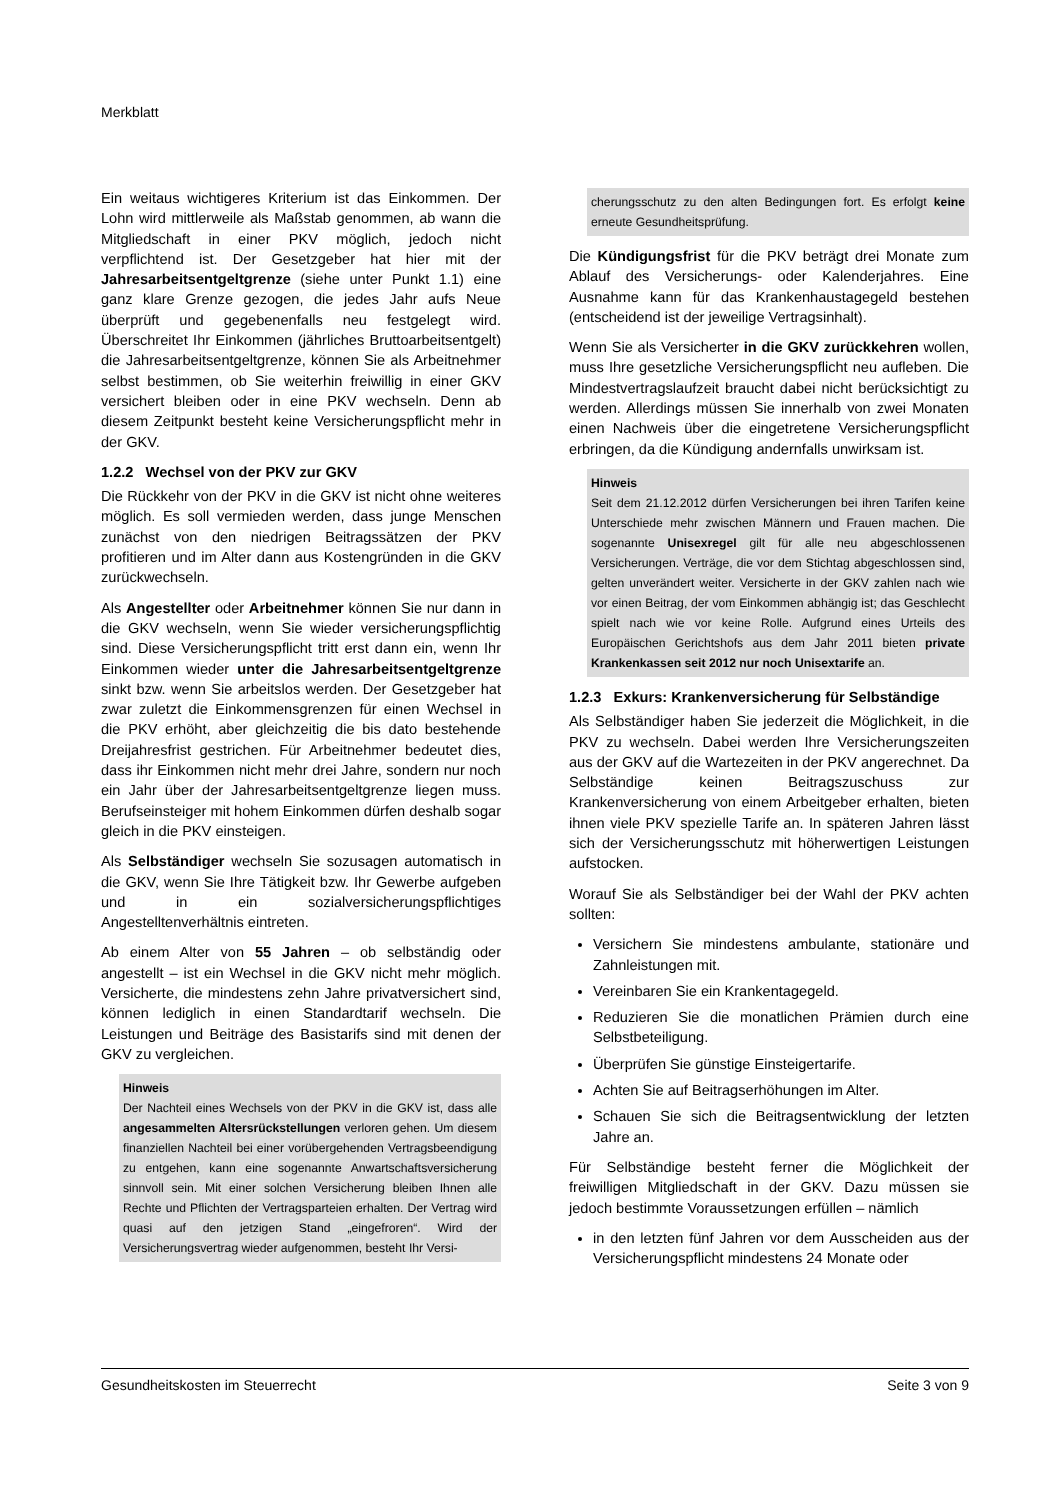Merkblatt
Ein weitaus wichtigeres Kriterium ist das Einkommen. Der Lohn wird mittlerweile als Maßstab genommen, ab wann die Mitgliedschaft in einer PKV möglich, jedoch nicht verpflichtend ist. Der Gesetzgeber hat hier mit der Jahresarbeitsentgeltgrenze (siehe unter Punkt 1.1) eine ganz klare Grenze gezogen, die jedes Jahr aufs Neue überprüft und gegebenenfalls neu festgelegt wird. Überschreitet Ihr Einkommen (jährliches Bruttoarbeitsentgelt) die Jahresarbeitsentgeltgrenze, können Sie als Arbeitnehmer selbst bestimmen, ob Sie weiterhin freiwillig in einer GKV versichert bleiben oder in eine PKV wechseln. Denn ab diesem Zeitpunkt besteht keine Versicherungspflicht mehr in der GKV.
1.2.2 Wechsel von der PKV zur GKV
Die Rückkehr von der PKV in die GKV ist nicht ohne weiteres möglich. Es soll vermieden werden, dass junge Menschen zunächst von den niedrigen Beitragssätzen der PKV profitieren und im Alter dann aus Kostengründen in die GKV zurückwechseln.
Als Angestellter oder Arbeitnehmer können Sie nur dann in die GKV wechseln, wenn Sie wieder versicherungspflichtig sind. Diese Versicherungspflicht tritt erst dann ein, wenn Ihr Einkommen wieder unter die Jahresarbeitsentgeltgrenze sinkt bzw. wenn Sie arbeitslos werden. Der Gesetzgeber hat zwar zuletzt die Einkommensgrenzen für einen Wechsel in die PKV erhöht, aber gleichzeitig die bis dato bestehende Dreijahresfrist gestrichen. Für Arbeitnehmer bedeutet dies, dass ihr Einkommen nicht mehr drei Jahre, sondern nur noch ein Jahr über der Jahresarbeitsentgeltgrenze liegen muss. Berufseinsteiger mit hohem Einkommen dürfen deshalb sogar gleich in die PKV einsteigen.
Als Selbständiger wechseln Sie sozusagen automatisch in die GKV, wenn Sie Ihre Tätigkeit bzw. Ihr Gewerbe aufgeben und in ein sozialversicherungspflichtiges Angestelltenverhältnis eintreten.
Ab einem Alter von 55 Jahren – ob selbständig oder angestellt – ist ein Wechsel in die GKV nicht mehr möglich. Versicherte, die mindestens zehn Jahre privatversichert sind, können lediglich in einen Standardtarif wechseln. Die Leistungen und Beiträge des Basistarifs sind mit denen der GKV zu vergleichen.
Hinweis
Der Nachteil eines Wechsels von der PKV in die GKV ist, dass alle angesammelten Altersrückstellungen verloren gehen. Um diesem finanziellen Nachteil bei einer vorübergehenden Vertragsbeendigung zu entgehen, kann eine sogenannte Anwartschaftsversicherung sinnvoll sein. Mit einer solchen Versicherung bleiben Ihnen alle Rechte und Pflichten der Vertragsparteien erhalten. Der Vertrag wird quasi auf den jetzigen Stand „eingefroren“. Wird der Versicherungsvertrag wieder aufgenommen, besteht Ihr Versi-
cherungsschutz zu den alten Bedingungen fort. Es erfolgt keine erneute Gesundheitsprüfung.
Die Kündigungsfrist für die PKV beträgt drei Monate zum Ablauf des Versicherungs- oder Kalenderjahres. Eine Ausnahme kann für das Krankenhaustagegeld bestehen (entscheidend ist der jeweilige Vertragsinhalt).
Wenn Sie als Versicherter in die GKV zurückkehren wollen, muss Ihre gesetzliche Versicherungspflicht neu aufleben. Die Mindestvertragslaufzeit braucht dabei nicht berücksichtigt zu werden. Allerdings müssen Sie innerhalb von zwei Monaten einen Nachweis über die eingetretene Versicherungspflicht erbringen, da die Kündigung andernfalls unwirksam ist.
Hinweis
Seit dem 21.12.2012 dürfen Versicherungen bei ihren Tarifen keine Unterschiede mehr zwischen Männern und Frauen machen. Die sogenannte Unisexregel gilt für alle neu abgeschlossenen Versicherungen. Verträge, die vor dem Stichtag abgeschlossen sind, gelten unverändert weiter. Versicherte in der GKV zahlen nach wie vor einen Beitrag, der vom Einkommen abhängig ist; das Geschlecht spielt nach wie vor keine Rolle. Aufgrund eines Urteils des Europäischen Gerichtshofs aus dem Jahr 2011 bieten private Krankenkassen seit 2012 nur noch Unisextarife an.
1.2.3 Exkurs: Krankenversicherung für Selbständige
Als Selbständiger haben Sie jederzeit die Möglichkeit, in die PKV zu wechseln. Dabei werden Ihre Versicherungszeiten aus der GKV auf die Wartezeiten in der PKV angerechnet. Da Selbständige keinen Beitragszuschuss zur Krankenversicherung von einem Arbeitgeber erhalten, bieten ihnen viele PKV spezielle Tarife an. In späteren Jahren lässt sich der Versicherungsschutz mit höherwertigen Leistungen aufstocken.
Worauf Sie als Selbständiger bei der Wahl der PKV achten sollten:
Versichern Sie mindestens ambulante, stationäre und Zahnleistungen mit.
Vereinbaren Sie ein Krankentagegeld.
Reduzieren Sie die monatlichen Prämien durch eine Selbstbeteiligung.
Überprüfen Sie günstige Einsteigertarife.
Achten Sie auf Beitragserhöhungen im Alter.
Schauen Sie sich die Beitragsentwicklung der letzten Jahre an.
Für Selbständige besteht ferner die Möglichkeit der freiwilligen Mitgliedschaft in der GKV. Dazu müssen sie jedoch bestimmte Voraussetzungen erfüllen – nämlich
in den letzten fünf Jahren vor dem Ausscheiden aus der Versicherungspflicht mindestens 24 Monate oder
Gesundheitskosten im Steuerrecht Seite 3 von 9